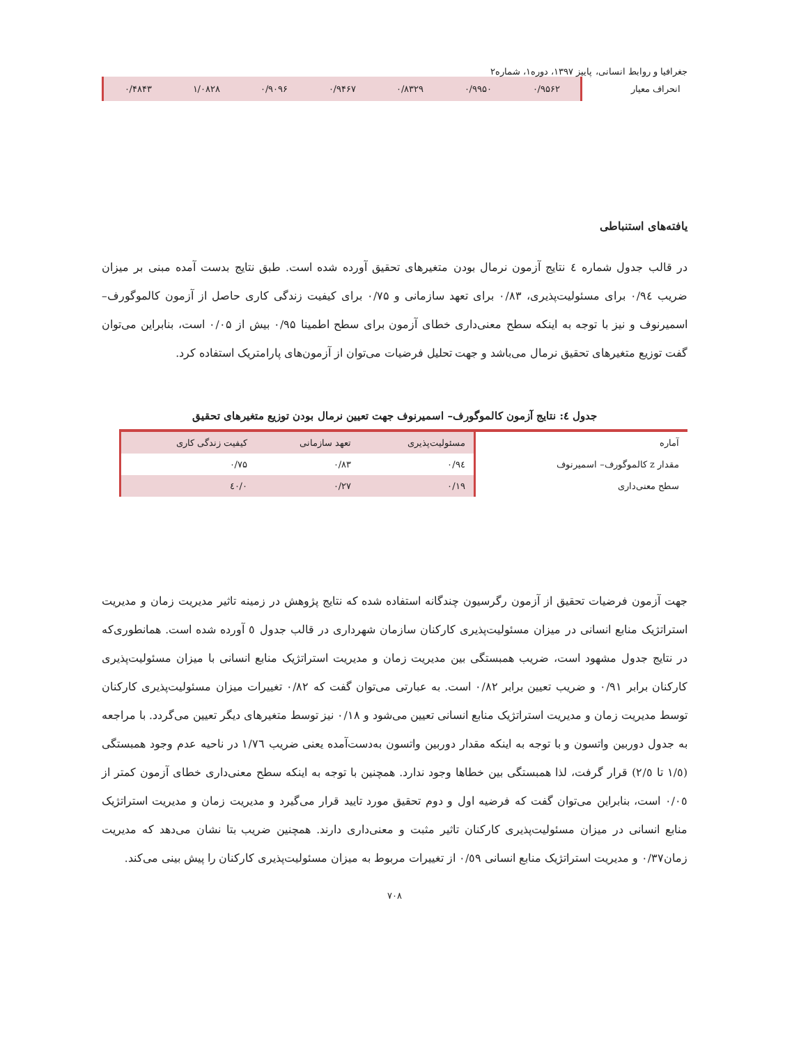جغرافیا و روابط انسانی، پاییز ۱۳۹۷، دوره۱، شماره۲
| انحراف معیار | ۰/۹۵۶۲ | ۰/۹۹۵۰ | ۰/۸۳۲۹ | ۰/۹۴۶۷ | ۰/۹۰۹۶ | ۱/۰۸۲۸ | ۰/۴۸۴۳ |
یافته‌های استنباطی
در قالب جدول شماره ٤ نتایج آزمون نرمال بودن متغیرهای تحقیق آورده شده است. طبق نتایج بدست آمده مبنی بر میزان ضریب ۰/۹٤ برای مسئولیت‌پذیری، ۰/۸۳ برای تعهد سازمانی و ۰/۷۵ برای کیفیت زندگی کاری حاصل از آزمون کالموگورف– اسمیرنوف و نیز با توجه به اینکه سطح معنی‌داری خطای آزمون برای سطح اطمینا ۰/۹۵ بیش از ۰/۰۵ است، بنابراین می‌توان گفت توزیع متغیرهای تحقیق نرمال می‌باشد و جهت تحلیل فرضیات می‌توان از آزمون‌های پارامتریک استفاده کرد.
جدول ٤: نتایج آزمون کالموگورف– اسمیرنوف جهت تعیین نرمال بودن توزیع متغیرهای تحقیق
| آماره | مسئولیت‌پذیری | تعهد سازمانی | کیفیت زندگی کاری |
| مقدار z کالموگورف– اسمیرنوف | ۰/۹٤ | ۰/۸۳ | ۰/۷۵ |
| سطح معنی‌داری | ۰/۱۹ | ۰/۲۷ | ۰/٤۰ |
جهت آزمون فرضیات تحقیق از آزمون رگرسیون چندگانه استفاده شده که نتایج پژوهش در زمینه تاثیر مدیریت زمان و مدیریت استراتژیک منابع انسانی در میزان مسئولیت‌پذیری کارکنان سازمان شهرداری در قالب جدول ٥ آورده شده است. همانطوری‌که در نتایج جدول مشهود است، ضریب همبستگی بین مدیریت زمان و مدیریت استراتژیک منابع انسانی با میزان مسئولیت‌پذیری کارکنان برابر ۰/۹۱ و ضریب تعیین برابر ۰/۸۲ است. به عبارتی می‌توان گفت که ۰/۸۲ تغییرات میزان مسئولیت‌پذیری کارکنان توسط مدیریت زمان و مدیریت استراتژیک منابع انسانی تعیین می‌شود و ۰/۱۸ نیز توسط متغیرهای دیگر تعیین می‌گردد. با مراجعه به جدول دوربین واتسون و با توجه به اینکه مقدار دوربین واتسون به‌دست‌آمده یعنی ضریب ۱/۷٦ در ناحیه عدم وجود همبستگی (۱/٥ تا ۲/٥) قرار گرفت، لذا همبستگی بین خطاها وجود ندارد. همچنین با توجه به اینکه سطح معنی‌داری خطای آزمون کمتر از ۰/۰٥ است، بنابراین می‌توان گفت که فرضیه اول و دوم تحقیق مورد تایید قرار می‌گیرد و مدیریت زمان و مدیریت استراتژیک منابع انسانی در میزان مسئولیت‌پذیری کارکنان تاثیر مثبت و معنی‌داری دارند. همچنین ضریب بتا نشان می‌دهد که مدیریت زمان۰/۳۷ و مدیریت استراتژیک منابع انسانی ۰/٥۹ از تغییرات مربوط به میزان مسئولیت‌پذیری کارکنان را پیش بینی می‌کند.
۷۰۸